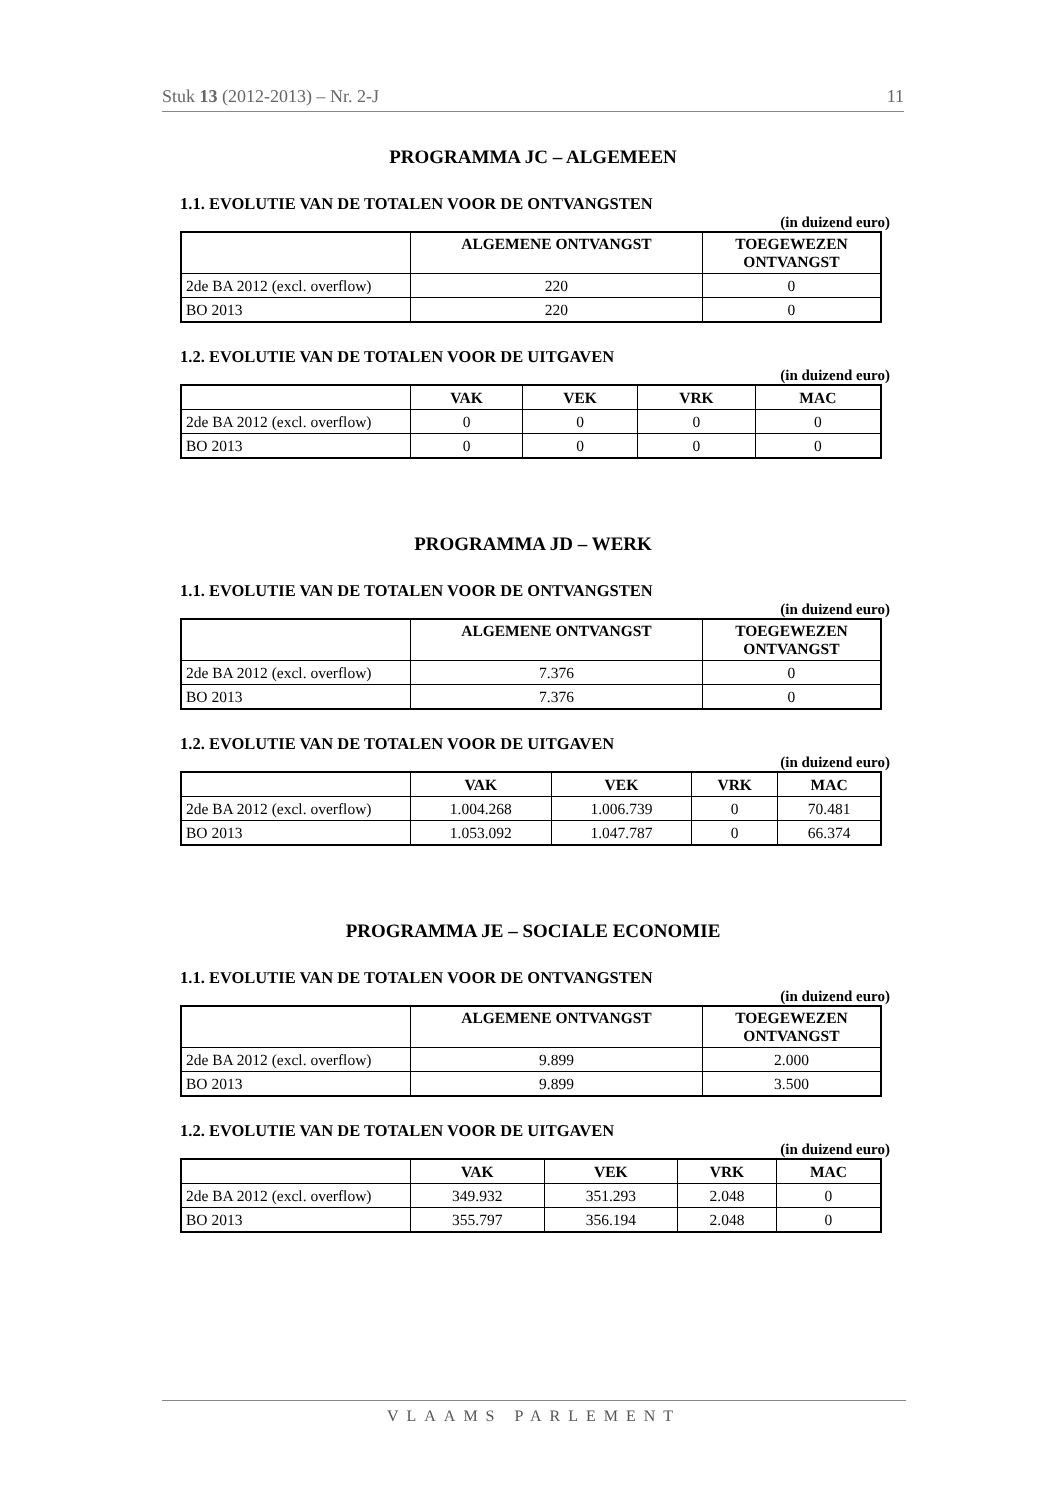Stuk 13 (2012-2013) – Nr. 2-J 11
PROGRAMMA JC – ALGEMEEN
1.1. EVOLUTIE VAN DE TOTALEN VOOR DE ONTVANGSTEN
(in duizend euro)
| | ALGEMENE ONTVANGST | TOEGEWEZEN ONTVANGST |
| --- | --- | --- |
| 2de BA 2012 (excl. overflow) | 220 | 0 |
| BO 2013 | 220 | 0 |
1.2. EVOLUTIE VAN DE TOTALEN VOOR DE UITGAVEN
(in duizend euro)
| | VAK | VEK | VRK | MAC |
| --- | --- | --- | --- | --- |
| 2de BA 2012 (excl. overflow) | 0 | 0 | 0 | 0 |
| BO 2013 | 0 | 0 | 0 | 0 |
PROGRAMMA JD – WERK
1.1. EVOLUTIE VAN DE TOTALEN VOOR DE ONTVANGSTEN
(in duizend euro)
| | ALGEMENE ONTVANGST | TOEGEWEZEN ONTVANGST |
| --- | --- | --- |
| 2de BA 2012 (excl. overflow) | 7.376 | 0 |
| BO 2013 | 7.376 | 0 |
1.2. EVOLUTIE VAN DE TOTALEN VOOR DE UITGAVEN
(in duizend euro)
| | VAK | VEK | VRK | MAC |
| --- | --- | --- | --- | --- |
| 2de BA 2012 (excl. overflow) | 1.004.268 | 1.006.739 | 0 | 70.481 |
| BO 2013 | 1.053.092 | 1.047.787 | 0 | 66.374 |
PROGRAMMA JE – SOCIALE ECONOMIE
1.1. EVOLUTIE VAN DE TOTALEN VOOR DE ONTVANGSTEN
(in duizend euro)
| | ALGEMENE ONTVANGST | TOEGEWEZEN ONTVANGST |
| --- | --- | --- |
| 2de BA 2012 (excl. overflow) | 9.899 | 2.000 |
| BO 2013 | 9.899 | 3.500 |
1.2. EVOLUTIE VAN DE TOTALEN VOOR DE UITGAVEN
(in duizend euro)
| | VAK | VEK | VRK | MAC |
| --- | --- | --- | --- | --- |
| 2de BA 2012 (excl. overflow) | 349.932 | 351.293 | 2.048 | 0 |
| BO 2013 | 355.797 | 356.194 | 2.048 | 0 |
VLAAMS PARLEMENT